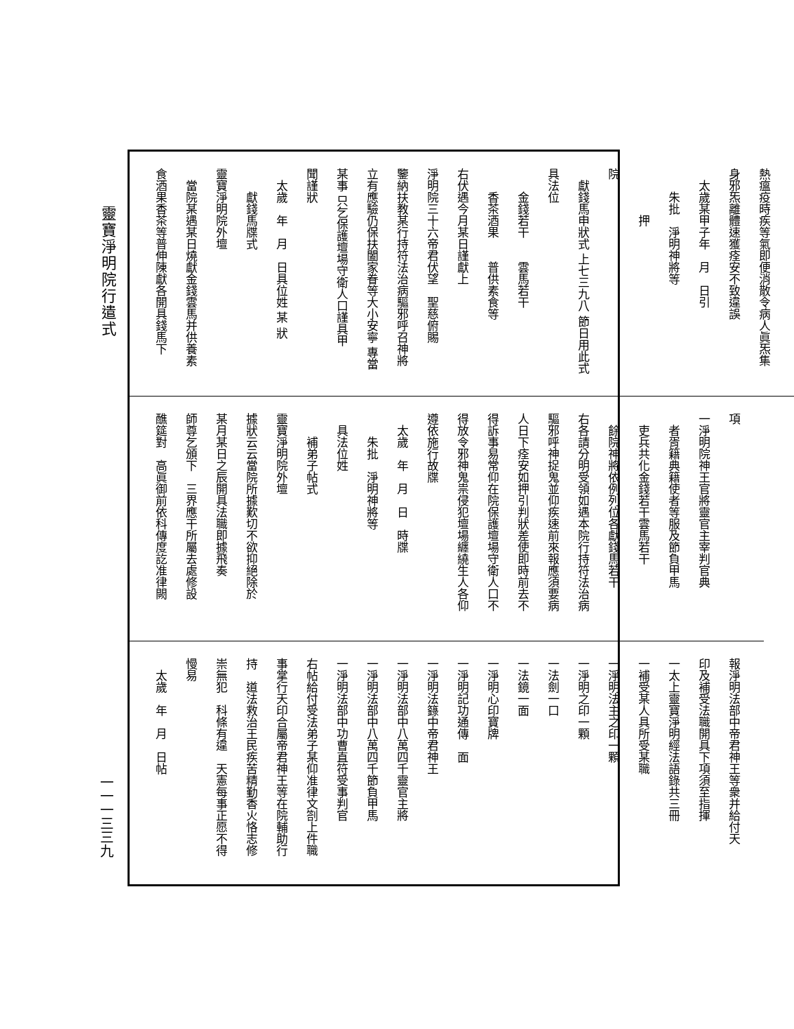靈寶淨明院行遣式
熱瘟疫時疾等氣即便消散令病人眞炁集
身邪炁離體速獲痊安不致違誤
　太歲某甲子年　月　日引
　　朱批　淨明神將等
　　　　押
院
　獻錢馬申狀式 上七三九八 節日用此式
具法位
　　金錢若干　　雲馬若干
　　香茶酒果　　普供素食等
右伏遇今月某日謹獻上
淨明院三十六帝君伏望　聖慈俯賜
鑒納扶教某行持符法治病驅邪呼召神將
立有應驗仍保扶闔家眷等大小安寧 專當
某事 只乞保護壇場守衛人口謹具甲
聞謹狀
　太歲　年　月　日具位姓 某 狀
　　獻錢馬牒式
靈寶淨明院外壇
　當院某遇某日燒獻金錢雲馬并供養素
食酒果香茶等普伸陳獻各開具錢馬下
項
一淨明院神王官將靈官主宰判官典
　者胥籍典籍使者等服及節負甲馬
　吏兵共化金錢若干雲馬若干
　餘院神將依例列位各獻錢馬若干
右各請分明受領如遇本院行持符法治病
驅邪呼神捉鬼並仰疾速前來報應須要病
人日下痊安如押引判狀差使即時前去不
得訴事易常仰在院保護壇場守衛人口不
得放令邪神鬼祟侵犯壇場纏繞生人各仰
遵依施行故牒
　太歲　年　月　日　時牒
　　朱批　淨明神將等
　具法位姓
　　補弟子帖式
靈寶淨明院外壇
據狀云云當院所據歎切不欲抑絕除於
某月某日之辰開具法職即據飛奏
師尊乞頒下　三界應干所屬去處修設
醮筵對　高眞御前依科傳度訖准律闕
報淨明法部中帝君神王等衆并給付天
印及補受法職開具下項須至指揮
一太上靈寶淨明經法語錄共三冊
一補受某人具所受某職
一淨明法主之印一顆
一淨明之印一顆
一法劍一口
一法鏡一面
一淨明心印寶牌
一淨明記功通傳　面
一淨明法籙中帝君神王
一淨明法部中八萬四千靈官主將
一淨明法部中八萬四千節負甲馬
一淨明法部中功曹直符受事判官
右帖給付受法弟子某仰准律文劄上件職
事掌行天印合屬帝君神王等在院輔助行
持　道法救治王民疾苦精勤香火恪志修
崇無犯　科條有違　天憲每事正愿不得
慢易
　太歲　年　月　日帖
一一一三三九